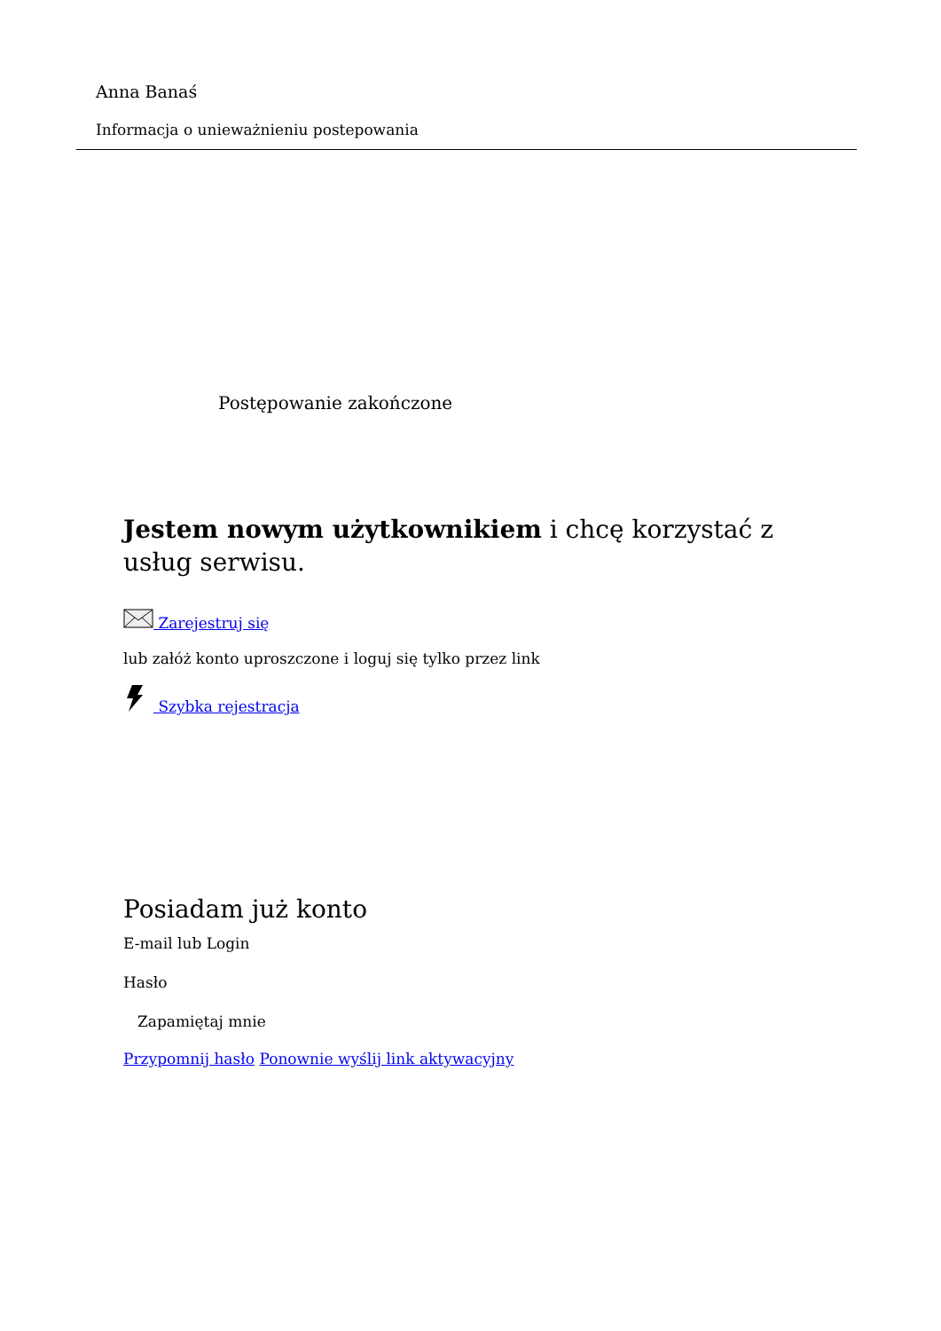Anna Banaś
Informacja o unieważnieniu postepowania
Postępowanie zakończone
Jestem nowym użytkownikiem i chcę korzystać z usług serwisu.
Zarejestruj się
lub załóż konto uproszczone i loguj się tylko przez link
Szybka rejestracja
Posiadam już konto
E-mail lub Login
Hasło
Zapamiętaj mnie
Przypomnij hasło Ponownie wyślij link aktywacyjny